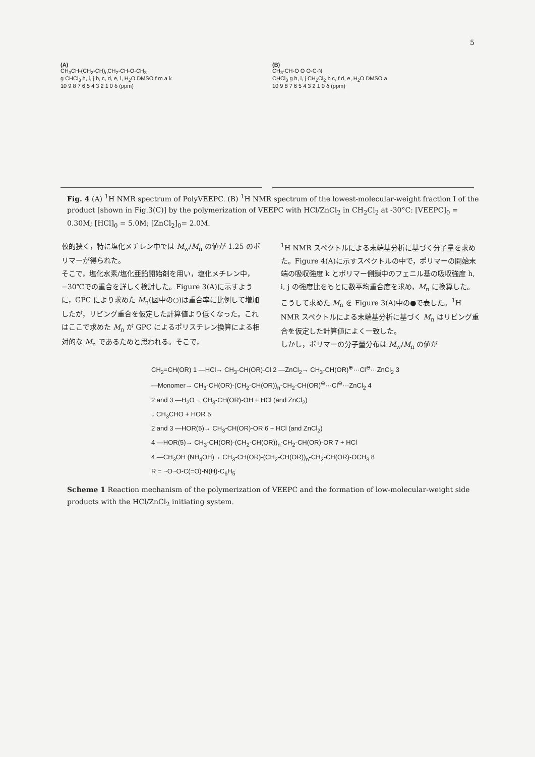5
(A)
CH<sub>3</sub>CH-(CH<sub>2</sub>-CH)<sub>n</sub>CH<sub>2</sub>-CH-O-CH<sub>3</sub>
g CHCl<sub>3</sub> h, i, j b, c, d, e, l, H<sub>2</sub>O DMSO f m a k
10 9 8 7 6 5 4 3 2 1 0 δ (ppm)
(B)
CH<sub>3</sub>-CH-O O O-C-N
CHCl<sub>3</sub> g h, i, j CH<sub>2</sub>Cl<sub>2</sub> b c, f d, e, H<sub>2</sub>O DMSO a
10 9 8 7 6 5 4 3 2 1 0 δ (ppm)
Fig. 4 (A) <sup>1</sup>H NMR spectrum of PolyVEEPC. (B) <sup>1</sup>H NMR spectrum of the lowest-molecular-weight fraction I of the product [shown in Fig.3(C)] by the polymerization of VEEPC with HCl/ZnCl<sub>2</sub> in CH<sub>2</sub>Cl<sub>2</sub> at -30°C: [VEEPC]<sub>0</sub> = 0.30M; [HCl]<sub>0</sub> = 5.0M; [ZnCl<sub>2</sub>]<sub>0</sub>= 2.0M.
較的狭く，特に塩化メチレン中では M<sub>w</sub>/M<sub>n</sub> の値が 1.25 のポリマーが得られた。
そこで，塩化水素/塩化亜鉛開始剤を用い，塩化メチレン中，−30℃での重合を詳しく検討した。Figure 3(A)に示すように，GPC により求めた M<sub>n</sub>(図中の○)は重合率に比例して増加したが，リビング重合を仮定した計算値より低くなった。これはここで求めた M<sub>n</sub> が GPC によるポリスチレン換算による相対的な M<sub>n</sub> であるためと思われる。そこで，
<sup>1</sup>H NMR スペクトルによる末端基分析に基づく分子量を求めた。Figure 4(A)に示すスペクトルの中で，ポリマーの開始末端の吸収強度 k とポリマー側鎖中のフェニル基の吸収強度 h, i, j の強度比をもとに数平均重合度を求め，M<sub>n</sub> に換算した。こうして求めた M<sub>n</sub> を Figure 3(A)中の●で表した。<sup>1</sup>H NMR スペクトルによる末端基分析に基づく M<sub>n</sub> はリビング重合を仮定した計算値によく一致した。
しかし，ポリマーの分子量分布は M<sub>w</sub>/M<sub>n</sub> の値が
CH<sub>2</sub>=CH(OR) 1 —HCl→ CH<sub>3</sub>-CH(OR)-Cl 2 —ZnCl<sub>2</sub>→ CH<sub>3</sub>-CH(OR)<sup>⊕</sup>···Cl<sup>⊖</sup>···ZnCl<sub>2</sub> 3
—Monomer→ CH<sub>3</sub>-CH(OR)-(CH<sub>2</sub>-CH(OR))<sub>n</sub>-CH<sub>2</sub>-CH(OR)<sup>⊕</sup>···Cl<sup>⊖</sup>···ZnCl<sub>2</sub> 4
2 and 3 —H<sub>2</sub>O→ CH<sub>3</sub>-CH(OR)-OH + HCl (and ZnCl<sub>2</sub>)
↓ CH<sub>3</sub>CHO + HOR 5
2 and 3 —HOR(5)→ CH<sub>3</sub>-CH(OR)-OR 6 + HCl (and ZnCl<sub>2</sub>)
4 —HOR(5)→ CH<sub>3</sub>-CH(OR)-(CH<sub>2</sub>-CH(OR))<sub>n</sub>-CH<sub>2</sub>-CH(OR)-OR 7 + HCl
4 —CH<sub>3</sub>OH (NH<sub>4</sub>OH)→ CH<sub>3</sub>-CH(OR)-(CH<sub>2</sub>-CH(OR))<sub>n</sub>-CH<sub>2</sub>-CH(OR)-OCH<sub>3</sub> 8
R = ~O~O-C(=O)-N(H)-C<sub>6</sub>H<sub>5</sub>
Scheme 1 Reaction mechanism of the polymerization of VEEPC and the formation of low-molecular-weight side products with the HCl/ZnCl<sub>2</sub> initiating system.